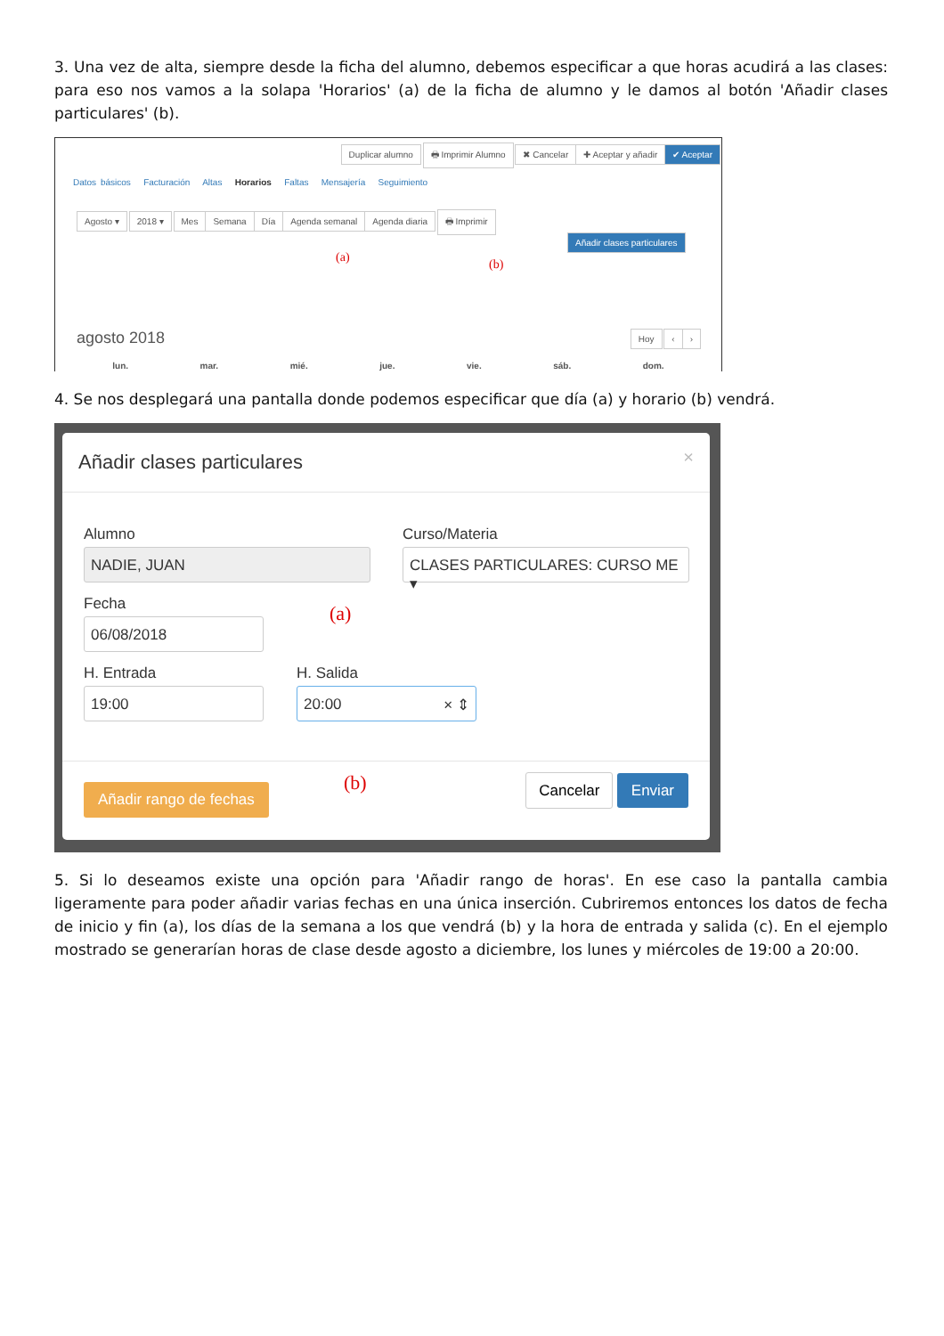3. Una vez de alta, siempre desde la ficha del alumno, debemos especificar a que horas acudirá a las clases: para eso nos vamos a la solapa 'Horarios' (a) de la ficha de alumno y le damos al botón 'Añadir clases particulares' (b).
Duplicar alumno 🖶 Imprimir Alumno ✖ Cancelar ✚ Aceptar y añadir ✔ Aceptar
Datos básicos Facturación Altas Horarios Faltas Mensajería Seguimiento
Agosto ▾ 2018 ▾ Mes Semana Día Agenda semanal Agenda diaria 🖶 Imprimir
Añadir clases particulares
(a) (b)
agosto 2018 Hoy ‹ ›
lun. mar. mié. jue. vie. sáb. dom.
4. Se nos desplegará una pantalla donde podemos especificar que día (a) y horario (b) vendrá.
Añadir clases particulares ×
Alumno
NADIE, JUAN
Curso/Materia
CLASES PARTICULARES: CURSO ME ▾
Fecha
06/08/2018 (a)
H. Entrada
19:00
H. Salida
20:00 × ⇕
(b)
Añadir rango de fechas Cancelar Enviar
5. Si lo deseamos existe una opción para 'Añadir rango de horas'. En ese caso la pantalla cambia ligeramente para poder añadir varias fechas en una única inserción. Cubriremos entonces los datos de fecha de inicio y fin (a), los días de la semana a los que vendrá (b) y la hora de entrada y salida (c). En el ejemplo mostrado se generarían horas de clase desde agosto a diciembre, los lunes y miércoles de 19:00 a 20:00.